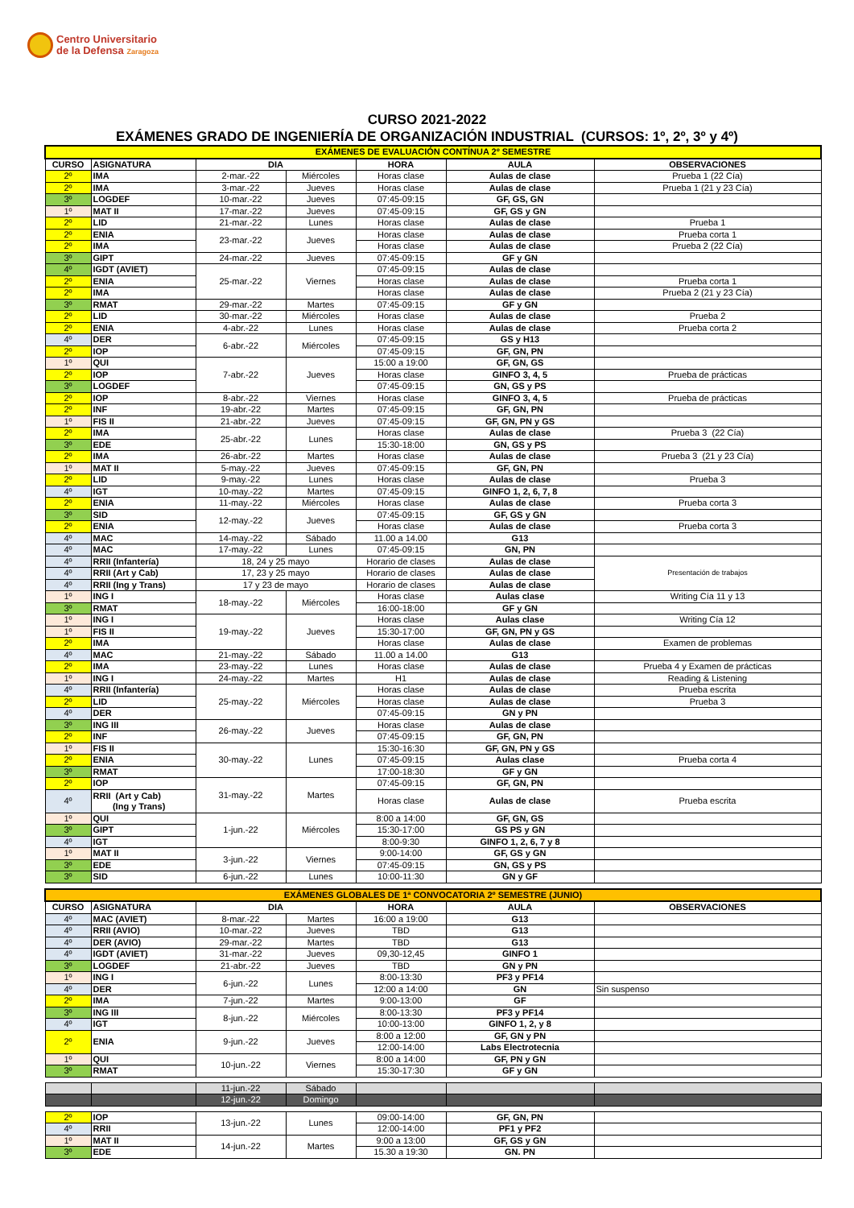Centro Universitario
de la Defensa Zaragoza
CURSO 2021-2022
EXÁMENES GRADO DE INGENIERÍA DE ORGANIZACIÓN INDUSTRIAL (CURSOS: 1º, 2º, 3º y 4º)
| EXÁMENES DE EVALUACIÓN CONTÍNUA 2º SEMESTRE | | | | | | |
| CURSO | ASIGNATURA | DIA | | HORA | AULA | OBSERVACIONES |
| 2º | IMA | 2-mar.-22 | Miércoles | Horas clase | Aulas de clase | Prueba 1 (22 Cía) |
| 2º | IMA | 3-mar.-22 | Jueves | Horas clase | Aulas de clase | Prueba 1 (21 y 23 Cía) |
| 3º | LOGDEF | 10-mar.-22 | Jueves | 07:45-09:15 | GF, GS, GN | |
| 1º | MAT II | 17-mar.-22 | Jueves | 07:45-09:15 | GF, GS y GN | |
| 2º | LID | 21-mar.-22 | Lunes | Horas clase | Aulas de clase | Prueba 1 |
| 2º | ENIA | 23-mar.-22 | Jueves | Horas clase | Aulas de clase | Prueba corta 1 |
| 2º | IMA | | | Horas clase | Aulas de clase | Prueba 2 (22 Cía) |
| 3º | GIPT | 24-mar.-22 | Jueves | 07:45-09:15 | GF y GN | |
| 4º | IGDT (AVIET) | 25-mar.-22 | Viernes | 07:45-09:15 | Aulas de clase | |
| 2º | ENIA | | | Horas clase | Aulas de clase | Prueba corta 1 |
| 2º | IMA | | | Horas clase | Aulas de clase | Prueba 2 (21 y 23 Cía) |
| 3º | RMAT | 29-mar.-22 | Martes | 07:45-09:15 | GF y GN | |
| 2º | LID | 30-mar.-22 | Miércoles | Horas clase | Aulas de clase | Prueba 2 |
| 2º | ENIA | 4-abr.-22 | Lunes | Horas clase | Aulas de clase | Prueba corta 2 |
| 4º | DER | 6-abr.-22 | Miércoles | 07:45-09:15 | GS y H13 | |
| 2º | IOP | | | 07:45-09:15 | GF, GN, PN | |
| 1º | QUI | 7-abr.-22 | Jueves | 15:00 a 19:00 | GF, GN, GS | |
| 2º | IOP | | | Horas clase | GINFO 3, 4, 5 | Prueba de prácticas |
| 3º | LOGDEF | | | 07:45-09:15 | GN, GS y PS | |
| 2º | IOP | 8-abr.-22 | Viernes | Horas clase | GINFO 3, 4, 5 | Prueba de prácticas |
| 2º | INF | 19-abr.-22 | Martes | 07:45-09:15 | GF, GN, PN | |
| 1º | FIS II | 21-abr.-22 | Jueves | 07:45-09:15 | GF, GN, PN y GS | |
| 2º | IMA | 25-abr.-22 | Lunes | Horas clase | Aulas de clase | Prueba 3 (22 Cía) |
| 3º | EDE | | | 15:30-18:00 | GN, GS y PS | |
| 2º | IMA | 26-abr.-22 | Martes | Horas clase | Aulas de clase | Prueba 3 (21 y 23 Cía) |
| 1º | MAT II | 5-may.-22 | Jueves | 07:45-09:15 | GF, GN, PN | |
| 2º | LID | 9-may.-22 | Lunes | Horas clase | Aulas de clase | Prueba 3 |
| 4º | IGT | 10-may.-22 | Martes | 07:45-09:15 | GINFO 1, 2, 6, 7, 8 | |
| 2º | ENIA | 11-may.-22 | Miércoles | Horas clase | Aulas de clase | Prueba corta 3 |
| 3º | SID | 12-may.-22 | Jueves | 07:45-09:15 | GF, GS y GN | |
| 2º | ENIA | | | Horas clase | Aulas de clase | Prueba corta 3 |
| 4º | MAC | 14-may.-22 | Sábado | 11.00 a 14.00 | G13 | |
| 4º | MAC | 17-may.-22 | Lunes | 07:45-09:15 | GN, PN | |
| 4º | RRII (Infantería) | 18, 24 y 25 mayo | | Horario de clases | Aulas de clase | Presentación de trabajos |
| 4º | RRII (Art y Cab) | 17, 23 y 25 mayo | | Horario de clases | Aulas de clase | |
| 4º | RRII (Ing y Trans) | 17 y 23 de mayo | | Horario de clases | Aulas de clase | |
| 1º | ING I | 18-may.-22 | Miércoles | Horas clase | Aulas clase | Writing Cía 11 y 13 |
| 3º | RMAT | | | 16:00-18:00 | GF y GN | |
| 1º | ING I | 19-may.-22 | Jueves | Horas clase | Aulas clase | Writing Cía 12 |
| 1º | FIS II | | | 15:30-17:00 | GF, GN, PN y GS | |
| 2º | IMA | | | Horas clase | Aulas de clase | Examen de problemas |
| 4º | MAC | 21-may.-22 | Sábado | 11.00 a 14.00 | G13 | |
| 2º | IMA | 23-may.-22 | Lunes | Horas clase | Aulas de clase | Prueba 4 y Examen de prácticas |
| 1º | ING I | 24-may.-22 | Martes | H1 | Aulas de clase | Reading & Listening |
| 4º | RRII (Infantería) | 25-may.-22 | Miércoles | Horas clase | Aulas de clase | Prueba escrita |
| 2º | LID | | | Horas clase | Aulas de clase | Prueba 3 |
| 4º | DER | | | 07:45-09:15 | GN y PN | |
| 3º | ING III | 26-may.-22 | Jueves | Horas clase | Aulas de clase | |
| 2º | INF | | | 07:45-09:15 | GF, GN, PN | |
| 1º | FIS II | 30-may.-22 | Lunes | 15:30-16:30 | GF, GN, PN y GS | |
| 2º | ENIA | | | 07:45-09:15 | Aulas clase | Prueba corta 4 |
| 3º | RMAT | | | 17:00-18:30 | GF y GN | |
| 2º | IOP | 31-may.-22 | Martes | 07:45-09:15 | GF, GN, PN | |
| 4º | RRII (Art y Cab) (Ing y Trans) | | | Horas clase | Aulas de clase | Prueba escrita |
| 1º | QUI | 1-jun.-22 | Miércoles | 8:00 a 14:00 | GF, GN, GS | |
| 3º | GIPT | | | 15:30-17:00 | GS PS y GN | |
| 4º | IGT | | | 8:00-9:30 | GINFO 1, 2, 6, 7 y 8 | |
| 1º | MAT II | 3-jun.-22 | Viernes | 9:00-14:00 | GF, GS y GN | |
| 3º | EDE | | | 07:45-09:15 | GN, GS y PS | |
| 3º | SID | 6-jun.-22 | Lunes | 10:00-11:30 | GN y GF | |
| EXÁMENES GLOBALES DE 1ª CONVOCATORIA 2º SEMESTRE (JUNIO) | | | | | | |
| CURSO | ASIGNATURA | DIA | | HORA | AULA | OBSERVACIONES |
| 4º | MAC (AVIET) | 8-mar.-22 | Martes | 16:00 a 19:00 | G13 | |
| 4º | RRII (AVIO) | 10-mar.-22 | Jueves | TBD | G13 | |
| 4º | DER (AVIO) | 29-mar.-22 | Martes | TBD | G13 | |
| 4º | IGDT (AVIET) | 31-mar.-22 | Jueves | 09,30-12,45 | GINFO 1 | |
| 3º | LOGDEF | 21-abr.-22 | Jueves | TBD | GN y PN | |
| 1º | ING I | 6-jun.-22 | Lunes | 8:00-13:30 | PF3 y PF14 | |
| 4º | DER | | | 12:00 a 14:00 | GN | Sin suspenso |
| 2º | IMA | 7-jun.-22 | Martes | 9:00-13:00 | GF | |
| 3º | ING III | 8-jun.-22 | Miércoles | 8:00-13:30 | PF3 y PF14 | |
| 4º | IGT | | | 10:00-13:00 | GINFO 1, 2, y 8 | |
| 2º | ENIA | 9-jun.-22 | Jueves | 8:00 a 12:00 | GF, GN y PN | |
| | | | | 12:00-14:00 | Labs Electrotecnia | |
| 1º | QUI | 10-jun.-22 | Viernes | 8:00 a 14:00 | GF, PN y GN | |
| 3º | RMAT | | | 15:30-17:30 | GF y GN | |
| | | 11-jun.-22 | Sábado | | | |
| | | 12-jun.-22 | Domingo | | | |
| 2º | IOP | 13-jun.-22 | Lunes | 09:00-14:00 | GF, GN, PN | |
| 4º | RRII | | | 12:00-14:00 | PF1 y PF2 | |
| 1º | MAT II | 14-jun.-22 | Martes | 9:00 a 13:00 | GF, GS y GN | |
| 3º | EDE | | | 15.30 a 19:30 | GN. PN | |